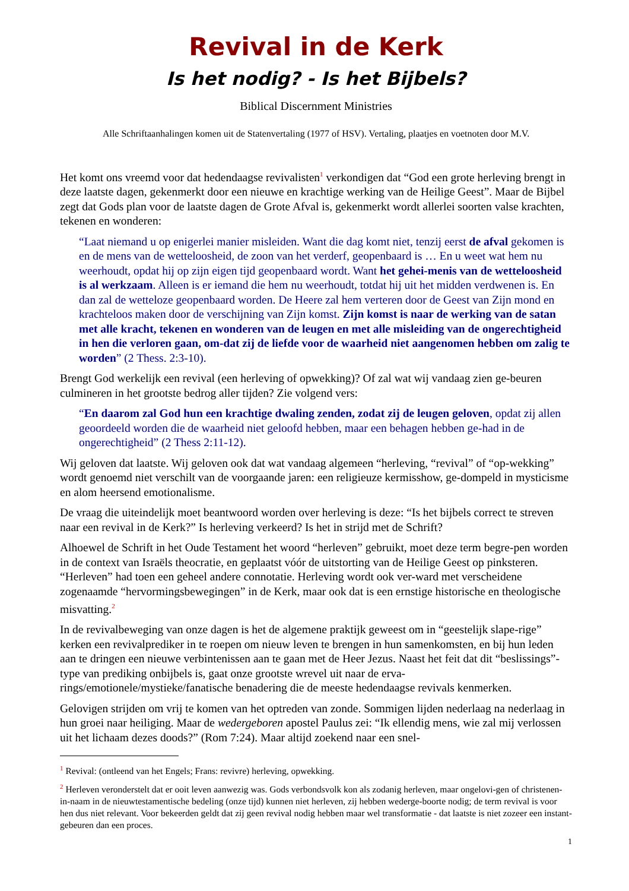Revival in de Kerk
Is het nodig? - Is het Bijbels?
Biblical Discernment Ministries
Alle Schriftaanhalingen komen uit de Statenvertaling (1977 of HSV). Vertaling, plaatjes en voetnoten door M.V.
Het komt ons vreemd voor dat hedendaagse revivalisten<sup>1</sup> verkondigen dat “God een grote herleving brengt in deze laatste dagen, gekenmerkt door een nieuwe en krachtige werking van de Heilige Geest”. Maar de Bijbel zegt dat Gods plan voor de laatste dagen de Grote Afval is, gekenmerkt wordt allerlei soorten valse krachten, tekenen en wonderen:
“Laat niemand u op enigerlei manier misleiden. Want die dag komt niet, tenzij eerst de afval gekomen is en de mens van de wetteloosheid, de zoon van het verderf, geopenbaard is … En u weet wat hem nu weerhoudt, opdat hij op zijn eigen tijd geopenbaard wordt. Want het gehei-menis van de wetteloosheid is al werkzaam. Alleen is er iemand die hem nu weerhoudt, totdat hij uit het midden verdwenen is. En dan zal de wetteloze geopenbaard worden. De Heere zal hem verteren door de Geest van Zijn mond en krachteloos maken door de verschijning van Zijn komst. Zijn komst is naar de werking van de satan met alle kracht, tekenen en wonderen van de leugen en met alle misleiding van de ongerechtigheid in hen die verloren gaan, om-dat zij de liefde voor de waarheid niet aangenomen hebben om zalig te worden” (2 Thess. 2:3-10).
Brengt God werkelijk een revival (een herleving of opwekking)? Of zal wat wij vandaag zien ge-beuren culmineren in het grootste bedrog aller tijden? Zie volgend vers:
“En daarom zal God hun een krachtige dwaling zenden, zodat zij de leugen geloven, opdat zij allen geoordeeld worden die de waarheid niet geloofd hebben, maar een behagen hebben ge-had in de ongerechtigheid” (2 Thess 2:11-12).
Wij geloven dat laatste. Wij geloven ook dat wat vandaag algemeen “herleving, “revival” of “op-wekking” wordt genoemd niet verschilt van de voorgaande jaren: een religieuze kermisshow, ge-dompeld in mysticisme en alom heersend emotionalisme.
De vraag die uiteindelijk moet beantwoord worden over herleving is deze: “Is het bijbels correct te streven naar een revival in de Kerk?” Is herleving verkeerd? Is het in strijd met de Schrift?
Alhoewel de Schrift in het Oude Testament het woord “herleven” gebruikt, moet deze term begre-pen worden in de context van Israëls theocratie, en geplaatst vóór de uitstorting van de Heilige Geest op pinksteren. “Herleven” had toen een geheel andere connotatie. Herleving wordt ook ver-ward met verscheidene zogenaamde “hervormingsbewegingen” in de Kerk, maar ook dat is een ernstige historische en theologische misvatting.<sup>2</sup>
In de revivalbeweging van onze dagen is het de algemene praktijk geweest om in “geestelijk slape-rige” kerken een revivalprediker in te roepen om nieuw leven te brengen in hun samenkomsten, en bij hun leden aan te dringen een nieuwe verbintenissen aan te gaan met de Heer Jezus. Naast het feit dat dit “beslissings”-type van prediking onbijbels is, gaat onze grootste wrevel uit naar de erva-rings/emotionele/mystieke/fanatische benadering die de meeste hedendaagse revivals kenmerken.
Gelovigen strijden om vrij te komen van het optreden van zonde. Sommigen lijden nederlaag na nederlaag in hun groei naar heiliging. Maar de wedergeboren apostel Paulus zei: “Ik ellendig mens, wie zal mij verlossen uit het lichaam dezes doods?” (Rom 7:24). Maar altijd zoekend naar een snel-
<sup>1</sup> Revival: (ontleend van het Engels; Frans: revivre) herleving, opwekking.
<sup>2</sup> Herleven veronderstelt dat er ooit leven aanwezig was. Gods verbondsvolk kon als zodanig herleven, maar ongelovi-gen of christenen-in-naam in de nieuwtestamentische bedeling (onze tijd) kunnen niet herleven, zij hebben wederge-boorte nodig; de term revival is voor hen dus niet relevant. Voor bekeerden geldt dat zij geen revival nodig hebben maar wel transformatie - dat laatste is niet zozeer een instant-gebeuren dan een proces.
1